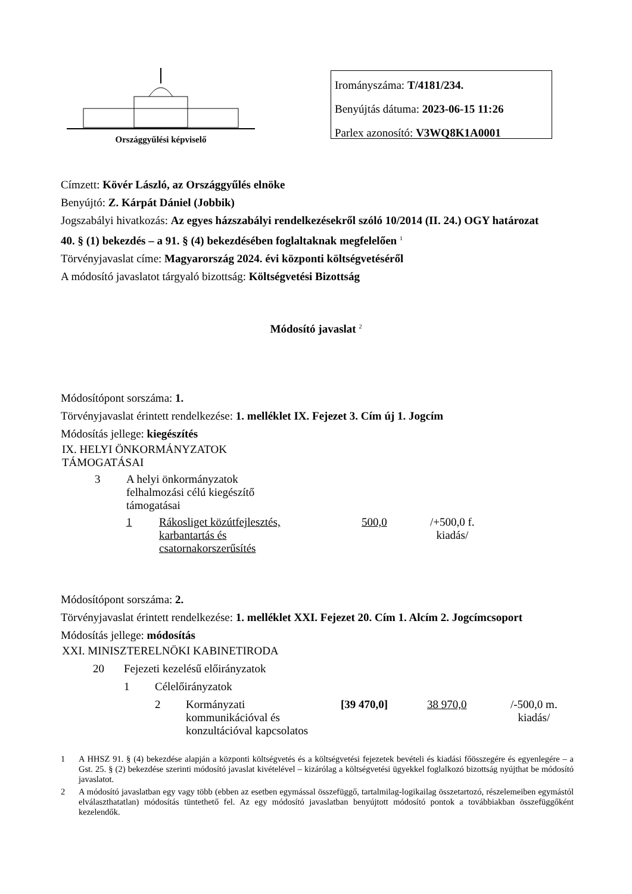Országgyűlési képviselő
Irományszáma: T/4181/234.
Benyújtás dátuma: 2023-06-15 11:26
Parlex azonosító: V3WQ8K1A0001
Címzett: Kövér László, az Országgyűlés elnöke
Benyújtó: Z. Kárpát Dániel (Jobbik)
Jogszabályi hivatkozás: Az egyes házszabályi rendelkezésekről szóló 10/2014 (II. 24.) OGY határozat 40. § (1) bekezdés – a 91. § (4) bekezdésében foglaltaknak megfelelően <sup>1</sup>
Törvényjavaslat címe: Magyarország 2024. évi központi költségvetéséről
A módosító javaslatot tárgyaló bizottság: Költségvetési Bizottság
Módosító javaslat <sup>2</sup>
Módosítópont sorszáma: 1.
Törvényjavaslat érintett rendelkezése: 1. melléklet IX. Fejezet 3. Cím új 1. Jogcím
Módosítás jellege: kiegészítés
| IX. HELYI ÖNKORMÁNYZATOK TÁMOGATÁSAI | | | | | |
| | 3 | A helyi önkormányzatok felhalmozási célú kiegészítő támogatásai | | | |
| | | 1 | Rákosliget közútfejlesztés, karbantartás és csatornakorszerűsítés | 500,0 | /+500,0 f. kiadás/ |
Módosítópont sorszáma: 2.
Törvényjavaslat érintett rendelkezése: 1. melléklet XXI. Fejezet 20. Cím 1. Alcím 2. Jogcímcsoport
Módosítás jellege: módosítás
| XXI. MINISZTERELNÖKI KABINETIRODA | | | | | | | |
| | 20 | Fejezeti kezelésű előirányzatok | | | | | |
| | | 1 | Célelőirányzatok | | | | |
| | | | 2 | Kormányzati kommunikációval és konzultációval kapcsolatos | [39 470,0] | 38 970,0 | /-500,0 m. kiadás/ |
1 A HHSZ 91. § (4) bekezdése alapján a központi költségvetés és a költségvetési fejezetek bevételi és kiadási főösszegére és egyenlegére – a Gst. 25. § (2) bekezdése szerinti módosító javaslat kivételével – kizárólag a költségvetési ügyekkel foglalkozó bizottság nyújthat be módosító javaslatot.
2 A módosító javaslatban egy vagy több (ebben az esetben egymással összefüggő, tartalmilag-logikailag összetartozó, részelemeiben egymástól elválaszthatatlan) módosítás tüntethető fel. Az egy módosító javaslatban benyújtott módosító pontok a továbbiakban összefüggőként kezelendők.